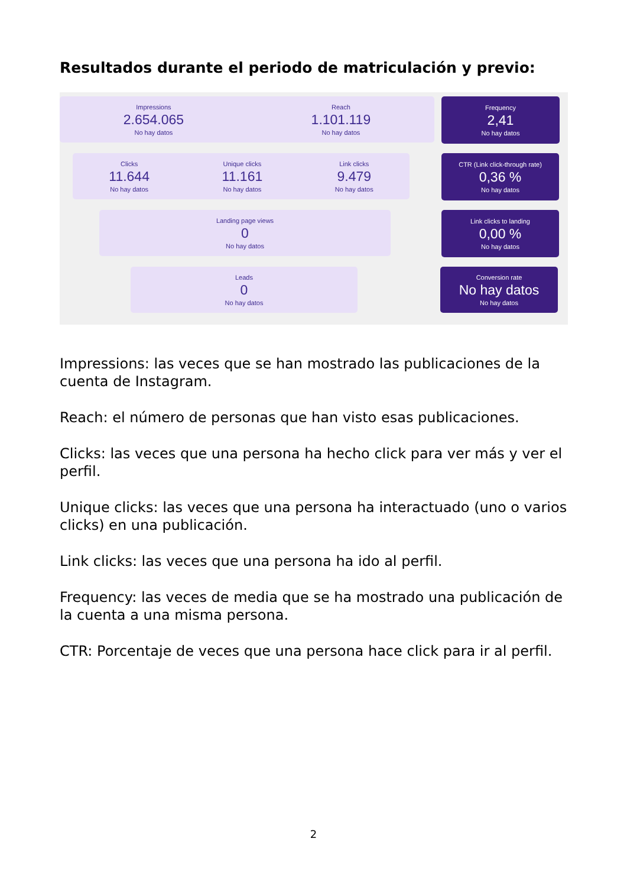Resultados durante el periodo de matriculación y previo:
Impressions
2.654.065
No hay datos
Reach
1.101.119
No hay datos
Frequency
2,41
No hay datos
Clicks
11.644
No hay datos
Unique clicks
11.161
No hay datos
Link clicks
9.479
No hay datos
CTR (Link click-through rate)
0,36 %
No hay datos
Landing page views
0
No hay datos
Link clicks to landing
0,00 %
No hay datos
Leads
0
No hay datos
Conversion rate
No hay datos
No hay datos
Impressions: las veces que se han mostrado las publicaciones de la cuenta de Instagram.
Reach: el número de personas que han visto esas publicaciones.
Clicks: las veces que una persona ha hecho click para ver más y ver el perfil.
Unique clicks: las veces que una persona ha interactuado (uno o varios clicks) en una publicación.
Link clicks: las veces que una persona ha ido al perfil.
Frequency: las veces de media que se ha mostrado una publicación de la cuenta a una misma persona.
CTR: Porcentaje de veces que una persona hace click para ir al perfil.
2